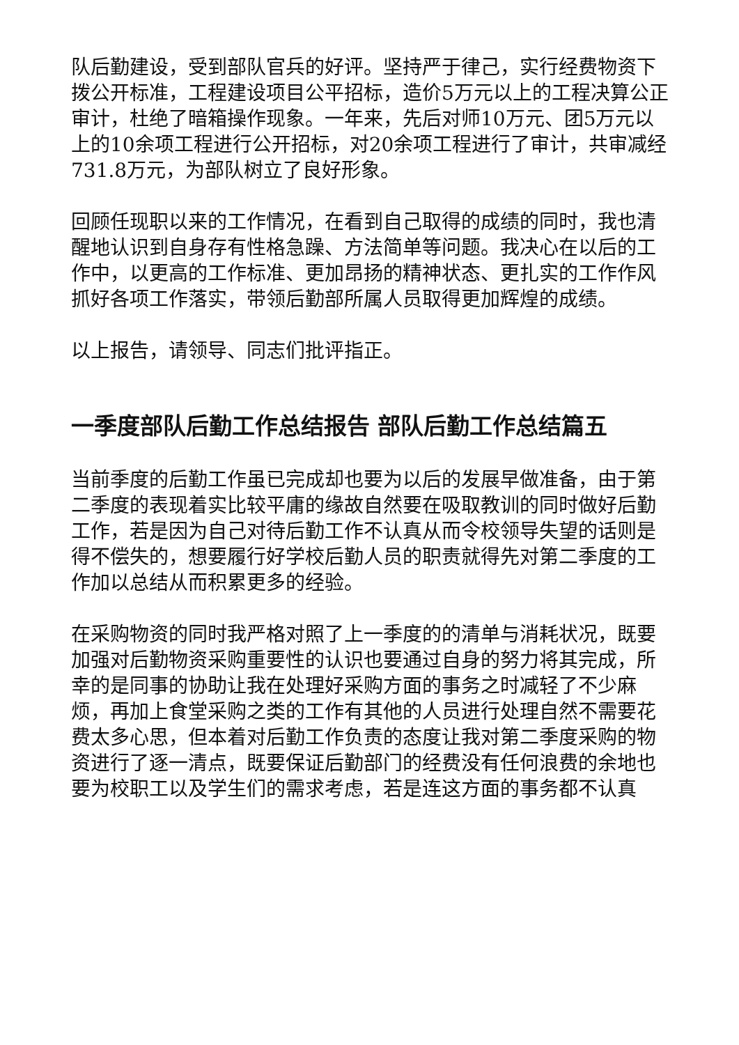队后勤建设，受到部队官兵的好评。坚持严于律己，实行经费物资下拨公开标准，工程建设项目公平招标，造价5万元以上的工程决算公正审计，杜绝了暗箱操作现象。一年来，先后对师10万元、团5万元以上的10余项工程进行公开招标，对20余项工程进行了审计，共审减经731.8万元，为部队树立了良好形象。
回顾任现职以来的工作情况，在看到自己取得的成绩的同时，我也清醒地认识到自身存有性格急躁、方法简单等问题。我决心在以后的工作中，以更高的工作标准、更加昂扬的精神状态、更扎实的工作作风抓好各项工作落实，带领后勤部所属人员取得更加辉煌的成绩。
以上报告，请领导、同志们批评指正。
一季度部队后勤工作总结报告 部队后勤工作总结篇五
当前季度的后勤工作虽已完成却也要为以后的发展早做准备，由于第二季度的表现着实比较平庸的缘故自然要在吸取教训的同时做好后勤工作，若是因为自己对待后勤工作不认真从而令校领导失望的话则是得不偿失的，想要履行好学校后勤人员的职责就得先对第二季度的工作加以总结从而积累更多的经验。
在采购物资的同时我严格对照了上一季度的的清单与消耗状况，既要加强对后勤物资采购重要性的认识也要通过自身的努力将其完成，所幸的是同事的协助让我在处理好采购方面的事务之时减轻了不少麻烦，再加上食堂采购之类的工作有其他的人员进行处理自然不需要花费太多心思，但本着对后勤工作负责的态度让我对第二季度采购的物资进行了逐一清点，既要保证后勤部门的经费没有任何浪费的余地也要为校职工以及学生们的需求考虑，若是连这方面的事务都不认真